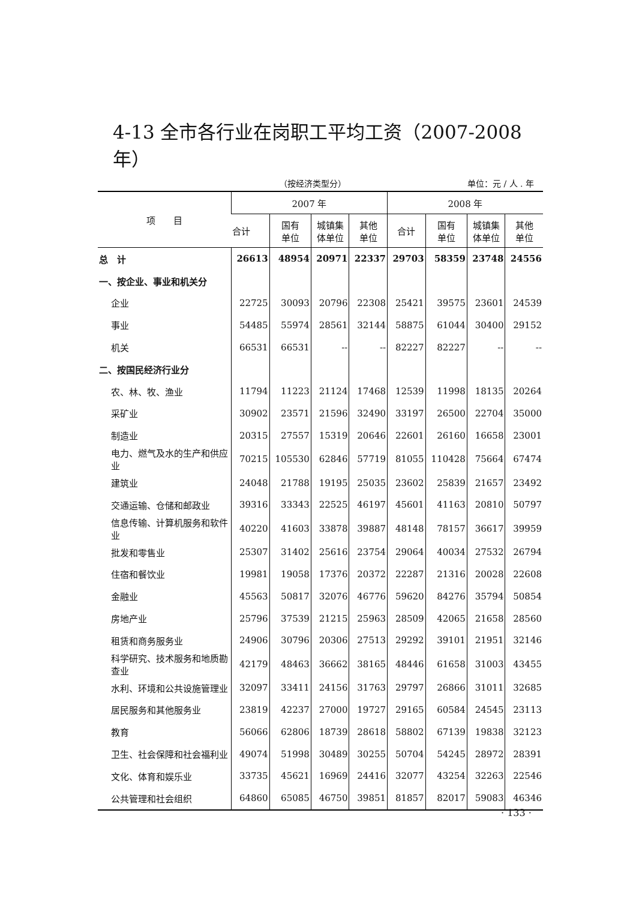4-13 全市各行业在岗职工平均工资（2007-2008年）
（按经济类型分） 单位：元 / 人 . 年
| 项 目 | 2007 年 | | | | 2008 年 | | | |
| --- | --- | --- | --- | --- | --- | --- | --- | --- |
| | 合计 | 国有 单位 | 城镇集 体单位 | 其他 单位 | 合计 | 国有 单位 | 城镇集 体单位 | 其他 单位 |
| 总 计 | 26613 | 48954 | 20971 | 22337 | 29703 | 58359 | 23748 | 24556 |
| 一、按企业、事业和机关分 | | | | | | | | |
| 企业 | 22725 | 30093 | 20796 | 22308 | 25421 | 39575 | 23601 | 24539 |
| 事业 | 54485 | 55974 | 28561 | 32144 | 58875 | 61044 | 30400 | 29152 |
| 机关 | 66531 | 66531 | -- | -- | 82227 | 82227 | -- | -- |
| 二、按国民经济行业分 | | | | | | | | |
| 农、林、牧、渔业 | 11794 | 11223 | 21124 | 17468 | 12539 | 11998 | 18135 | 20264 |
| 采矿业 | 30902 | 23571 | 21596 | 32490 | 33197 | 26500 | 22704 | 35000 |
| 制造业 | 20315 | 27557 | 15319 | 20646 | 22601 | 26160 | 16658 | 23001 |
| 电力、燃气及水的生产和供应业 | 70215 | 105530 | 62846 | 57719 | 81055 | 110428 | 75664 | 67474 |
| 建筑业 | 24048 | 21788 | 19195 | 25035 | 23602 | 25839 | 21657 | 23492 |
| 交通运输、仓储和邮政业 | 39316 | 33343 | 22525 | 46197 | 45601 | 41163 | 20810 | 50797 |
| 信息传输、计算机服务和软件业 | 40220 | 41603 | 33878 | 39887 | 48148 | 78157 | 36617 | 39959 |
| 批发和零售业 | 25307 | 31402 | 25616 | 23754 | 29064 | 40034 | 27532 | 26794 |
| 住宿和餐饮业 | 19981 | 19058 | 17376 | 20372 | 22287 | 21316 | 20028 | 22608 |
| 金融业 | 45563 | 50817 | 32076 | 46776 | 59620 | 84276 | 35794 | 50854 |
| 房地产业 | 25796 | 37539 | 21215 | 25963 | 28509 | 42065 | 21658 | 28560 |
| 租赁和商务服务业 | 24906 | 30796 | 20306 | 27513 | 29292 | 39101 | 21951 | 32146 |
| 科学研究、技术服务和地质勘查业 | 42179 | 48463 | 36662 | 38165 | 48446 | 61658 | 31003 | 43455 |
| 水利、环境和公共设施管理业 | 32097 | 33411 | 24156 | 31763 | 29797 | 26866 | 31011 | 32685 |
| 居民服务和其他服务业 | 23819 | 42237 | 27000 | 19727 | 29165 | 60584 | 24545 | 23113 |
| 教育 | 56066 | 62806 | 18739 | 28618 | 58802 | 67139 | 19838 | 32123 |
| 卫生、社会保障和社会福利业 | 49074 | 51998 | 30489 | 30255 | 50704 | 54245 | 28972 | 28391 |
| 文化、体育和娱乐业 | 33735 | 45621 | 16969 | 24416 | 32077 | 43254 | 32263 | 22546 |
| 公共管理和社会组织 | 64860 | 65085 | 46750 | 39851 | 81857 | 82017 | 59083 | 46346 |
· 133 ·